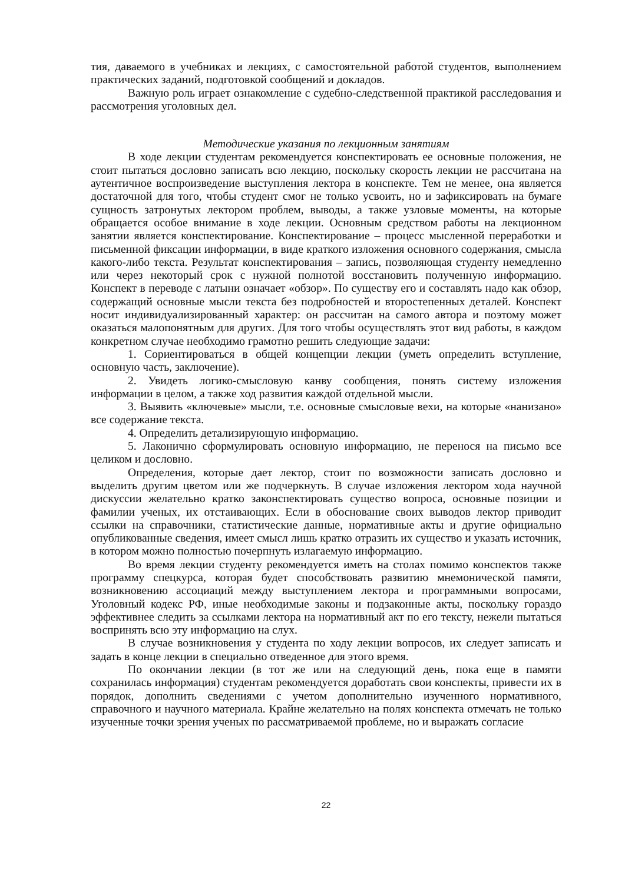тия, даваемого в учебниках и лекциях, с самостоятельной работой студентов, выполнением практических заданий, подготовкой сообщений и докладов.
Важную роль играет ознакомление с судебно-следственной практикой расследования и рассмотрения уголовных дел.
Методические указания по лекционным занятиям
В ходе лекции студентам рекомендуется конспектировать ее основные положения, не стоит пытаться дословно записать всю лекцию, поскольку скорость лекции не рассчитана на аутентичное воспроизведение выступления лектора в конспекте. Тем не менее, она является достаточной для того, чтобы студент смог не только усвоить, но и зафиксировать на бумаге сущность затронутых лектором проблем, выводы, а также узловые моменты, на которые обращается особое внимание в ходе лекции. Основным средством работы на лекционном занятии является конспектирование. Конспектирование – процесс мысленной переработки и письменной фиксации информации, в виде краткого изложения основного содержания, смысла какого-либо текста. Результат конспектирования – запись, позволяющая студенту немедленно или через некоторый срок с нужной полнотой восстановить полученную информацию. Конспект в переводе с латыни означает «обзор». По существу его и составлять надо как обзор, содержащий основные мысли текста без подробностей и второстепенных деталей. Конспект носит индивидуализированный характер: он рассчитан на самого автора и поэтому может оказаться малопонятным для других. Для того чтобы осуществлять этот вид работы, в каждом конкретном случае необходимо грамотно решить следующие задачи:
1. Сориентироваться в общей концепции лекции (уметь определить вступление, основную часть, заключение).
2. Увидеть логико-смысловую канву сообщения, понять систему изложения информации в целом, а также ход развития каждой отдельной мысли.
3. Выявить «ключевые» мысли, т.е. основные смысловые вехи, на которые «нанизано» все содержание текста.
4. Определить детализирующую информацию.
5. Лаконично сформулировать основную информацию, не перенося на письмо все целиком и дословно.
Определения, которые дает лектор, стоит по возможности записать дословно и выделить другим цветом или же подчеркнуть. В случае изложения лектором хода научной дискуссии желательно кратко законспектировать существо вопроса, основные позиции и фамилии ученых, их отстаивающих. Если в обоснование своих выводов лектор приводит ссылки на справочники, статистические данные, нормативные акты и другие официально опубликованные сведения, имеет смысл лишь кратко отразить их существо и указать источник, в котором можно полностью почерпнуть излагаемую информацию.
Во время лекции студенту рекомендуется иметь на столах помимо конспектов также программу спецкурса, которая будет способствовать развитию мнемонической памяти, возникновению ассоциаций между выступлением лектора и программными вопросами, Уголовный кодекс РФ, иные необходимые законы и подзаконные акты, поскольку гораздо эффективнее следить за ссылками лектора на нормативный акт по его тексту, нежели пытаться воспринять всю эту информацию на слух.
В случае возникновения у студента по ходу лекции вопросов, их следует записать и задать в конце лекции в специально отведенное для этого время.
По окончании лекции (в тот же или на следующий день, пока еще в памяти сохранилась информация) студентам рекомендуется доработать свои конспекты, привести их в порядок, дополнить сведениями с учетом дополнительно изученного нормативного, справочного и научного материала. Крайне желательно на полях конспекта отмечать не только изученные точки зрения ученых по рассматриваемой проблеме, но и выражать согласие
22